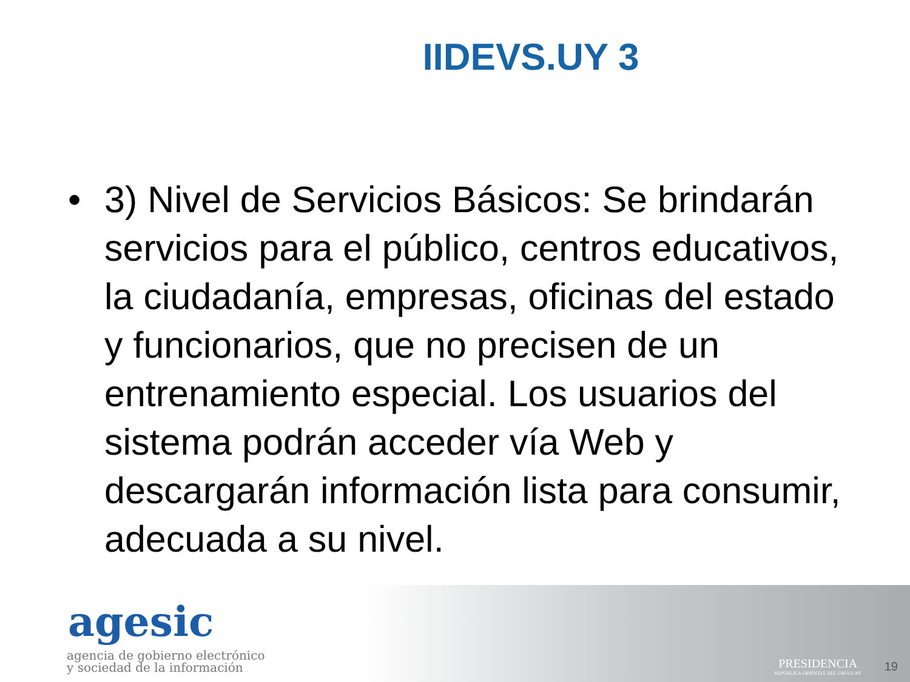IIDEVS.UY 3
• 3) Nivel de Servicios Básicos: Se brindarán servicios para el público, centros educativos, la ciudadanía, empresas, oficinas del estado y funcionarios, que no precisen de un entrenamiento especial. Los usuarios del sistema podrán acceder vía Web y descargarán información lista para consumir, adecuada a su nivel.
agesic
agencia de gobierno electrónico
y sociedad de la información
PRESIDENCIA
REPÚBLICA ORIENTAL DEL URUGUAY
19